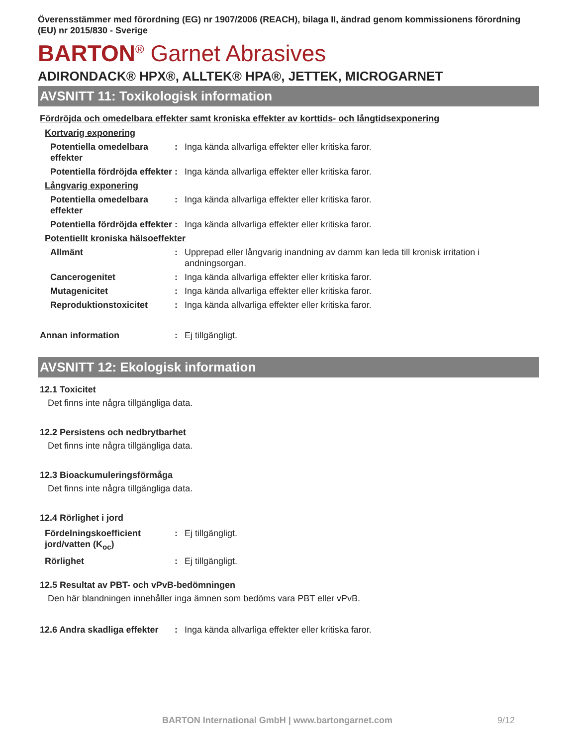Överensstämmer med förordning (EG) nr 1907/2006 (REACH), bilaga II, ändrad genom kommissionens förordning (EU) nr 2015/830 - Sverige
BARTON<sup>®</sup> Garnet Abrasives
ADIRONDACK® HPX®, ALLTEK® HPA®, JETTEK, MICROGARNET
AVSNITT 11: Toxikologisk information
Fördröjda och omedelbara effekter samt kroniska effekter av korttids- och långtidsexponering
| Kortvarig exponering | | |
| Potentiella omedelbara effekter | : | Inga kända allvarliga effekter eller kritiska faror. |
| Potentiella fördröjda effekter | : | Inga kända allvarliga effekter eller kritiska faror. |
| Långvarig exponering | | |
| Potentiella omedelbara effekter | : | Inga kända allvarliga effekter eller kritiska faror. |
| Potentiella fördröjda effekter | : | Inga kända allvarliga effekter eller kritiska faror. |
| Potentiellt kroniska hälsoeffekter | | |
| Allmänt | : | Upprepad eller långvarig inandning av damm kan leda till kronisk irritation i andningsorgan. |
| Cancerogenitet | : | Inga kända allvarliga effekter eller kritiska faror. |
| Mutagenicitet | : | Inga kända allvarliga effekter eller kritiska faror. |
| Reproduktionstoxicitet | : | Inga kända allvarliga effekter eller kritiska faror. |
| Annan information | : | Ej tillgängligt. |
AVSNITT 12: Ekologisk information
12.1 Toxicitet
Det finns inte några tillgängliga data.
12.2 Persistens och nedbrytbarhet
Det finns inte några tillgängliga data.
12.3 Bioackumuleringsförmåga
Det finns inte några tillgängliga data.
12.4 Rörlighet i jord
| Fördelningskoefficient jord/vatten (K<sub>oc</sub>) | : | Ej tillgängligt. |
| Rörlighet | : | Ej tillgängligt. |
12.5 Resultat av PBT- och vPvB-bedömningen
Den här blandningen innehåller inga ämnen som bedöms vara PBT eller vPvB.
| 12.6 Andra skadliga effekter | : | Inga kända allvarliga effekter eller kritiska faror. |
BARTON International GmbH | www.bartongarnet.com 9/12